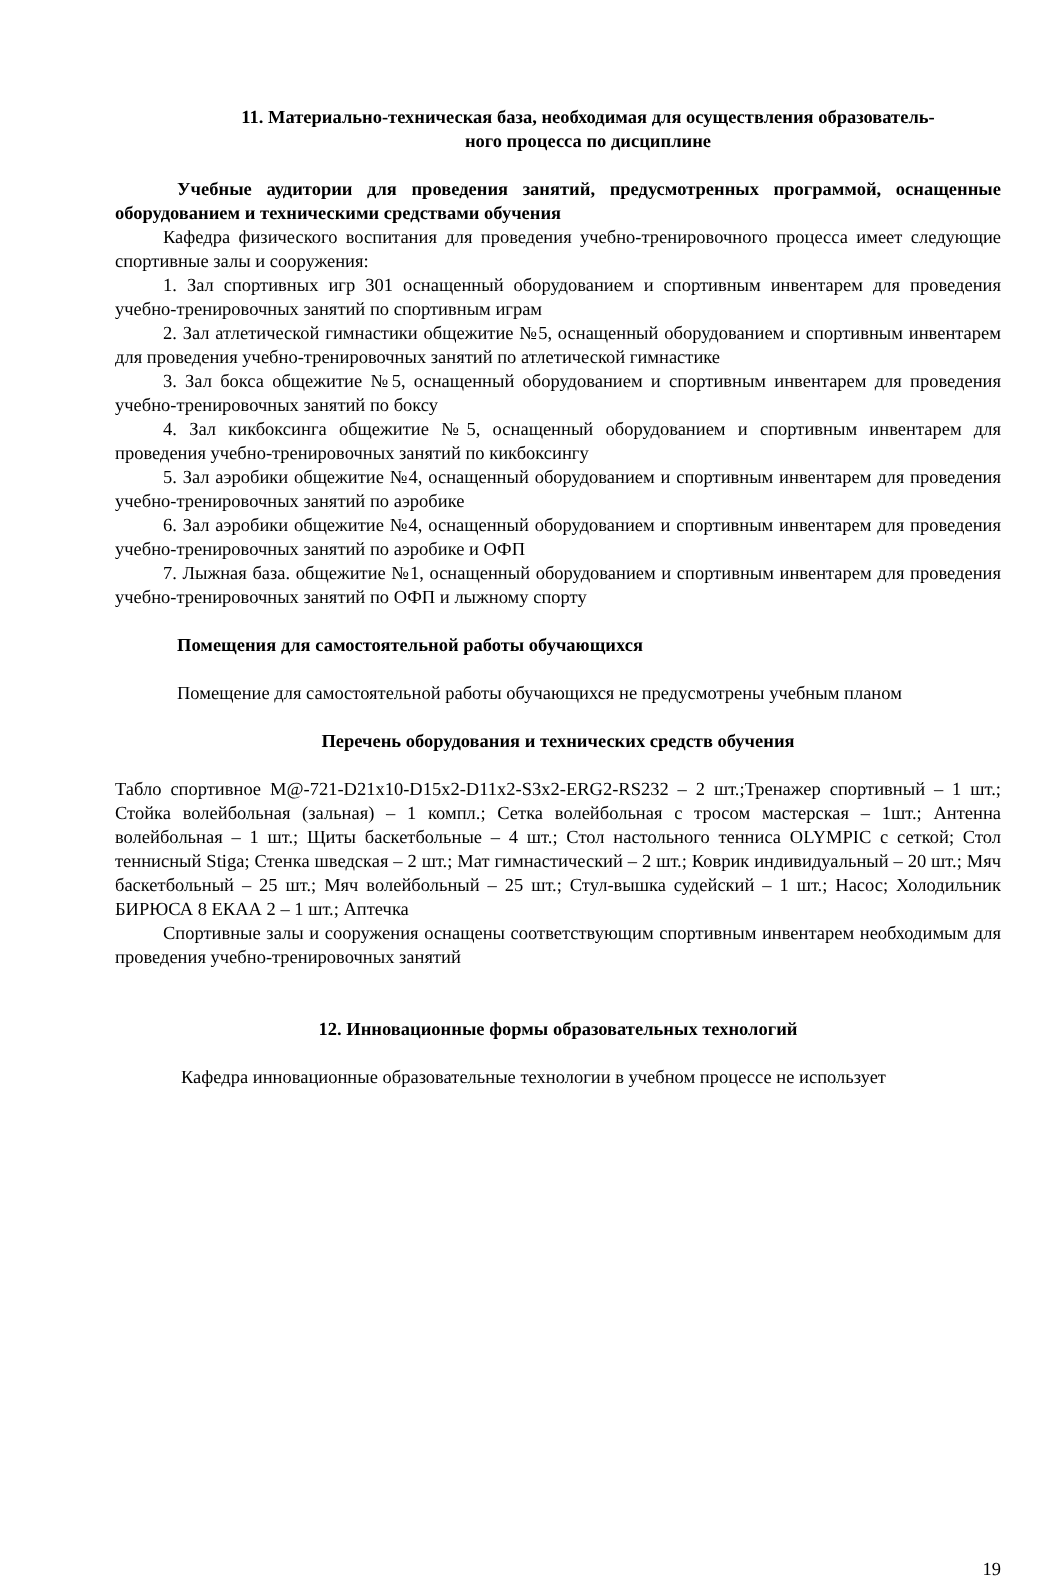11. Материально-техническая база, необходимая для осуществления образователь-
ного процесса по дисциплине
Учебные аудитории для проведения занятий, предусмотренных программой, оснащенные оборудованием и техническими средствами обучения
Кафедра физического воспитания для проведения учебно-тренировочного процесса имеет следующие спортивные залы и сооружения:
1. Зал спортивных игр 301 оснащенный оборудованием и спортивным инвентарем для проведения учебно-тренировочных занятий по спортивным играм
2. Зал атлетической гимнастики общежитие №5, оснащенный оборудованием и спортивным инвентарем для проведения учебно-тренировочных занятий по атлетической гимнастике
3. Зал бокса общежитие №5, оснащенный оборудованием и спортивным инвентарем для проведения учебно-тренировочных занятий по боксу
4. Зал кикбоксинга общежитие №5, оснащенный оборудованием и спортивным инвентарем для проведения учебно-тренировочных занятий по кикбоксингу
5. Зал аэробики общежитие №4, оснащенный оборудованием и спортивным инвентарем для проведения учебно-тренировочных занятий по аэробике
6. Зал аэробики общежитие №4, оснащенный оборудованием и спортивным инвентарем для проведения учебно-тренировочных занятий по аэробике и ОФП
7. Лыжная база. общежитие №1, оснащенный оборудованием и спортивным инвентарем для проведения учебно-тренировочных занятий по ОФП и лыжному спорту
Помещения для самостоятельной работы обучающихся
Помещение для самостоятельной работы обучающихся не предусмотрены учебным планом
Перечень оборудования и технических средств обучения
Табло спортивное М@-721-D21x10-D15x2-D11x2-S3x2-ERG2-RS232 – 2 шт.;Тренажер спортивный – 1 шт.; Стойка волейбольная (зальная) – 1 компл.; Сетка волейбольная с тросом мастерская – 1шт.; Антенна волейбольная – 1 шт.; Щиты баскетбольные – 4 шт.; Стол настольного тенниса OLYMPIC с сеткой; Стол теннисный Stiga; Стенка шведская – 2 шт.; Мат гимнастический – 2 шт.; Коврик индивидуальный – 20 шт.; Мяч баскетбольный – 25 шт.; Мяч волейбольный – 25 шт.; Стул-вышка судейский – 1 шт.; Насос; Холодильник БИРЮСА 8 ЕКАА 2 – 1 шт.; Аптечка
Спортивные залы и сооружения оснащены соответствующим спортивным инвентарем необходимым для проведения учебно-тренировочных занятий
12. Инновационные формы образовательных технологий
Кафедра инновационные образовательные технологии в учебном процессе не использует
19